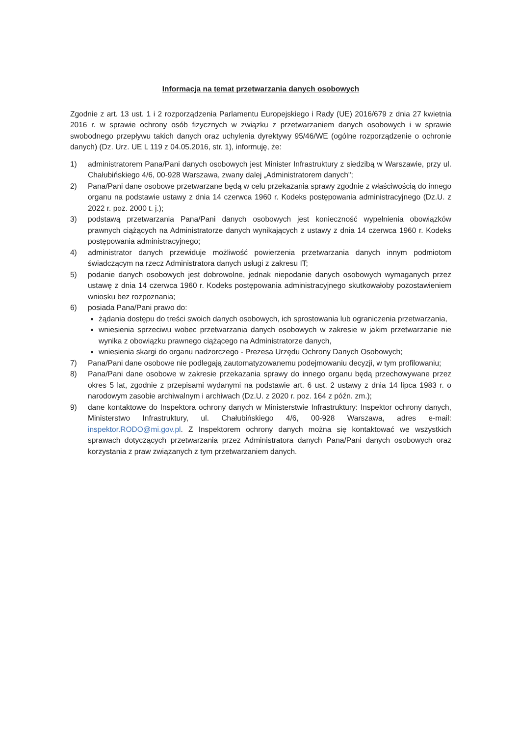Informacja na temat przetwarzania danych osobowych
Zgodnie z art. 13 ust. 1 i 2 rozporządzenia Parlamentu Europejskiego i Rady (UE) 2016/679 z dnia 27 kwietnia 2016 r. w sprawie ochrony osób fizycznych w związku z przetwarzaniem danych osobowych i w sprawie swobodnego przepływu takich danych oraz uchylenia dyrektywy 95/46/WE (ogólne rozporządzenie o ochronie danych) (Dz. Urz. UE L 119 z 04.05.2016, str. 1), informuję, że:
1) administratorem Pana/Pani danych osobowych jest Minister Infrastruktury z siedzibą w Warszawie, przy ul. Chałubińskiego 4/6, 00-928 Warszawa, zwany dalej „Administratorem danych";
2) Pana/Pani dane osobowe przetwarzane będą w celu przekazania sprawy zgodnie z właściwością do innego organu na podstawie ustawy z dnia 14 czerwca 1960 r. Kodeks postępowania administracyjnego (Dz.U. z 2022 r. poz. 2000 t. j.);
3) podstawą przetwarzania Pana/Pani danych osobowych jest konieczność wypełnienia obowiązków prawnych ciążących na Administratorze danych wynikających z ustawy z dnia 14 czerwca 1960 r. Kodeks postępowania administracyjnego;
4) administrator danych przewiduje możliwość powierzenia przetwarzania danych innym podmiotom świadczącym na rzecz Administratora danych usługi z zakresu IT;
5) podanie danych osobowych jest dobrowolne, jednak niepodanie danych osobowych wymaganych przez ustawę z dnia 14 czerwca 1960 r. Kodeks postępowania administracyjnego skutkowałoby pozostawieniem wniosku bez rozpoznania;
6) posiada Pana/Pani prawo do:
żądania dostępu do treści swoich danych osobowych, ich sprostowania lub ograniczenia przetwarzania,
wniesienia sprzeciwu wobec przetwarzania danych osobowych w zakresie w jakim przetwarzanie nie wynika z obowiązku prawnego ciążącego na Administratorze danych,
wniesienia skargi do organu nadzorczego - Prezesa Urzędu Ochrony Danych Osobowych;
7) Pana/Pani dane osobowe nie podlegają zautomatyzowanemu podejmowaniu decyzji, w tym profilowaniu;
8) Pana/Pani dane osobowe w zakresie przekazania sprawy do innego organu będą przechowywane przez okres 5 lat, zgodnie z przepisami wydanymi na podstawie art. 6 ust. 2 ustawy z dnia 14 lipca 1983 r. o narodowym zasobie archiwalnym i archiwach (Dz.U. z 2020 r. poz. 164 z późn. zm.);
9) dane kontaktowe do Inspektora ochrony danych w Ministerstwie Infrastruktury: Inspektor ochrony danych, Ministerstwo Infrastruktury, ul. Chałubińskiego 4/6, 00-928 Warszawa, adres e-mail: inspektor.RODO@mi.gov.pl. Z Inspektorem ochrony danych można się kontaktować we wszystkich sprawach dotyczących przetwarzania przez Administratora danych Pana/Pani danych osobowych oraz korzystania z praw związanych z tym przetwarzaniem danych.